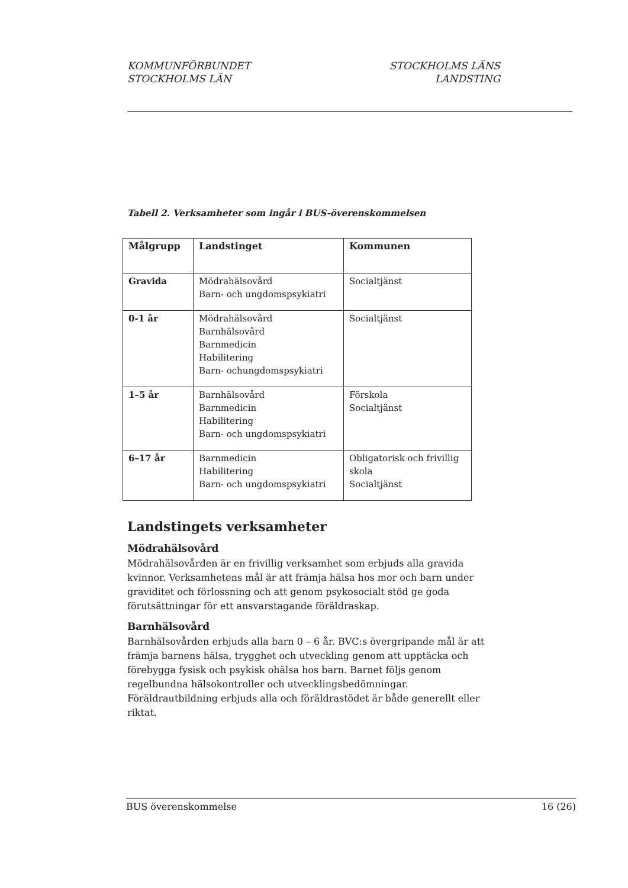KOMMUNFÖRBUNDET
STOCKHOLMS LÄN
STOCKHOLMS LÄNS
LANDSTING
Tabell 2. Verksamheter som ingår i BUS-överenskommelsen
| Målgrupp | Landstinget | Kommunen |
| --- | --- | --- |
| Gravida | Mödrahälsovård Barn- och ungdomspsykiatri | Socialtjänst |
| 0-1 år | Mödrahälsovård Barnhälsovård Barnmedicin Habilitering Barn- ochungdomspsykiatri | Socialtjänst |
| 1–5 år | Barnhälsovård Barnmedicin Habilitering Barn- och ungdomspsykiatri | Förskola Socialtjänst |
| 6–17 år | Barnmedicin Habilitering Barn- och ungdomspsykiatri | Obligatorisk och frivillig skola Socialtjänst |
Landstingets verksamheter
Mödrahälsovård
Mödrahälsovården är en frivillig verksamhet som erbjuds alla gravida kvinnor. Verksamhetens mål är att främja hälsa hos mor och barn under graviditet och förlossning och att genom psykosocialt stöd ge goda förutsättningar för ett ansvarstagande föräldraskap.
Barnhälsovård
Barnhälsovården erbjuds alla barn 0 – 6 år. BVC:s övergripande mål är att främja barnens hälsa, trygghet och utveckling genom att upptäcka och förebygga fysisk och psykisk ohälsa hos barn. Barnet följs genom regelbundna hälsokontroller och utvecklingsbedömningar. Föräldrautbildning erbjuds alla och föräldrastödet är både generellt eller riktat.
BUS överenskommelse 16 (26)